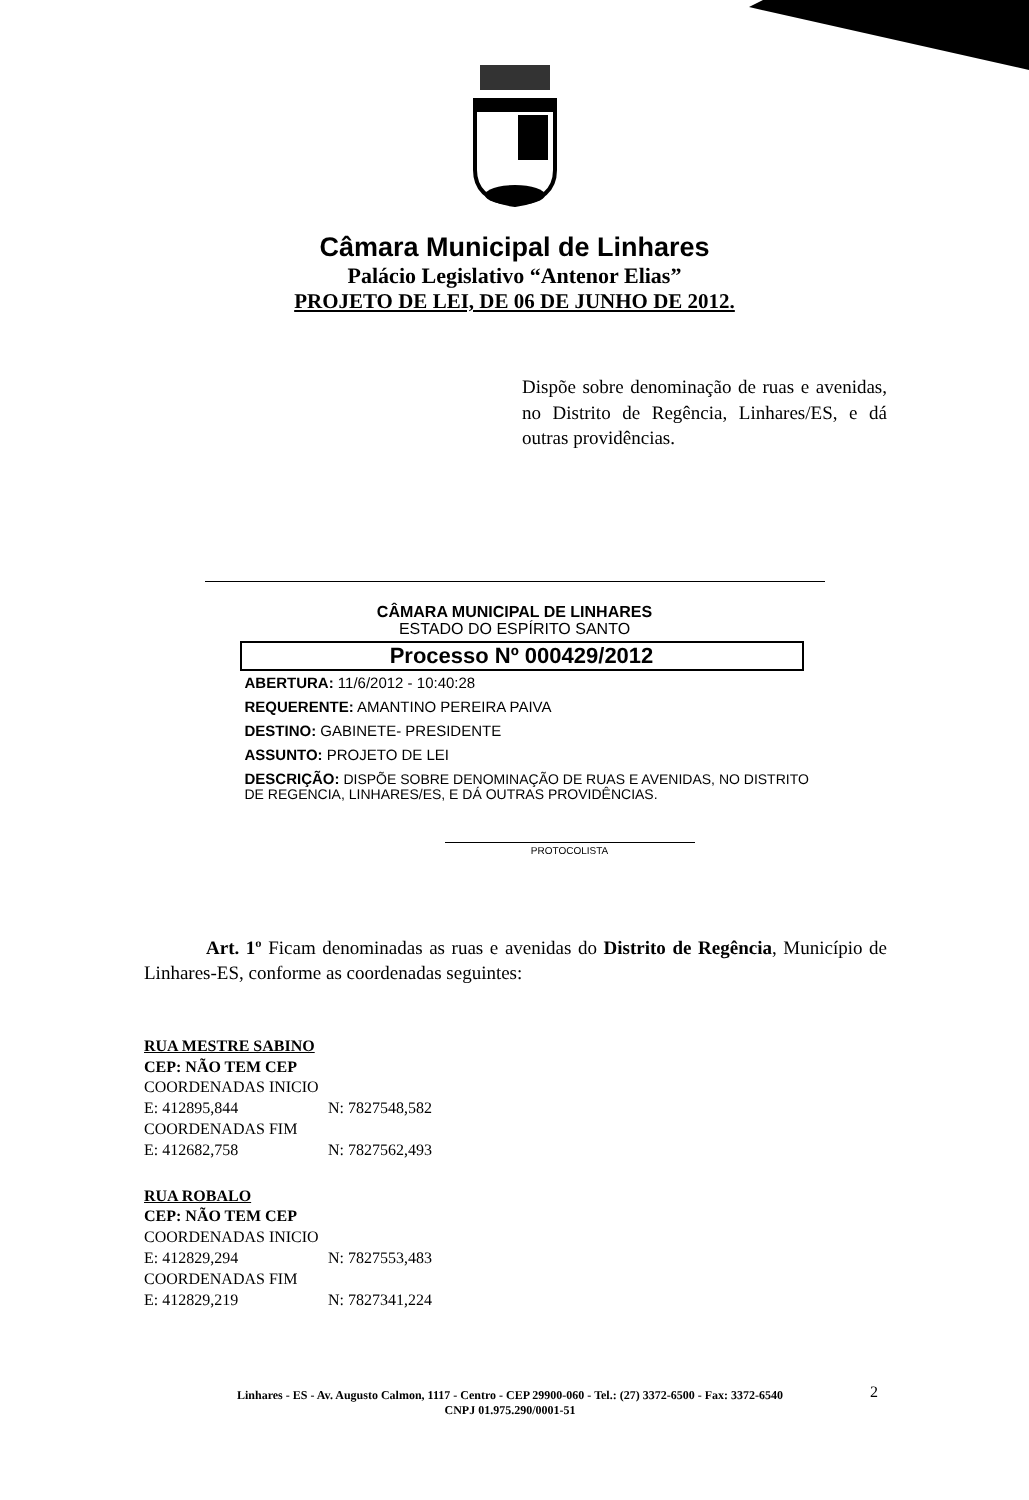Câmara Municipal de Linhares
Palácio Legislativo “Antenor Elias”
PROJETO DE LEI, DE 06 DE JUNHO DE 2012.
Dispõe sobre denominação de ruas e avenidas, no Distrito de Regência, Linhares/ES, e dá outras providências.
CÂMARA MUNICIPAL DE LINHARES
ESTADO DO ESPÍRITO SANTO
Processo Nº 000429/2012
ABERTURA: 11/6/2012 - 10:40:28
REQUERENTE: AMANTINO PEREIRA PAIVA
DESTINO: GABINETE- PRESIDENTE
ASSUNTO: PROJETO DE LEI
DESCRIÇÃO: DISPÕE SOBRE DENOMINAÇÃO DE RUAS E AVENIDAS, NO DISTRITO DE REGENCIA, LINHARES/ES, E DÁ OUTRAS PROVIDÊNCIAS.
PROTOCOLISTA
Art. 1º Ficam denominadas as ruas e avenidas do Distrito de Regência, Município de Linhares-ES, conforme as coordenadas seguintes:
RUA MESTRE SABINO
CEP: NÃO TEM CEP
COORDENADAS INICIO
E: 412895,844 N: 7827548,582
COORDENADAS FIM
E: 412682,758 N: 7827562,493
RUA ROBALO
CEP: NÃO TEM CEP
COORDENADAS INICIO
E: 412829,294 N: 7827553,483
COORDENADAS FIM
E: 412829,219 N: 7827341,224
Linhares - ES - Av. Augusto Calmon, 1117 - Centro - CEP 29900-060 - Tel.: (27) 3372-6500 - Fax: 3372-6540
CNPJ 01.975.290/0001-51
2